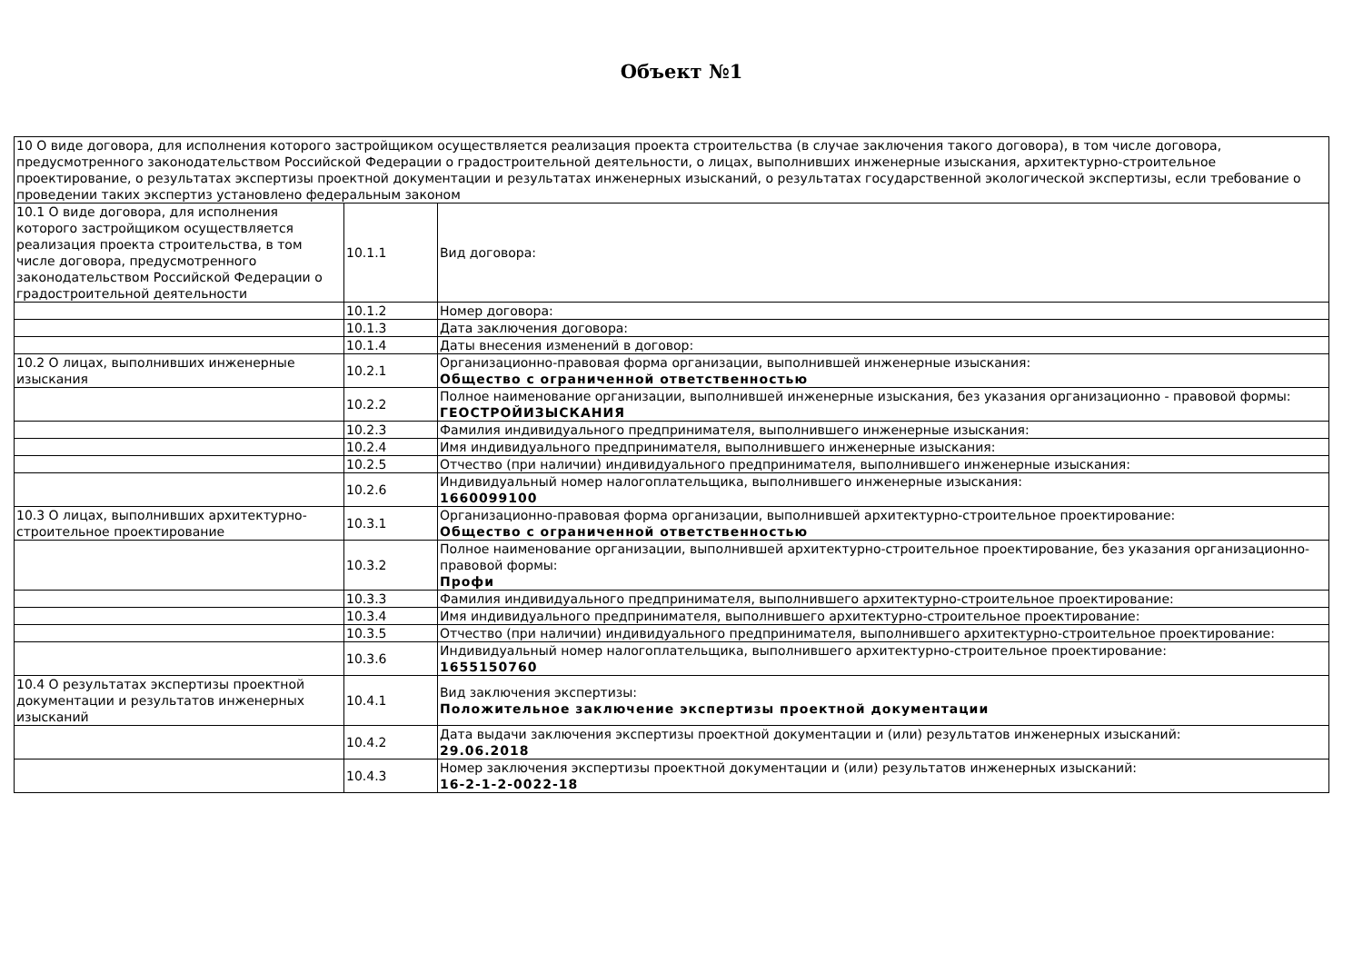Объект №1
| 10 О виде договора, для исполнения которого застройщиком осуществляется реализация проекта строительства (в случае заключения такого договора), в том числе договора, предусмотренного законодательством Российской Федерации о градостроительной деятельности, о лицах, выполнивших инженерные изыскания, архитектурно-строительное проектирование, о результатах экспертизы проектной документации и результатах инженерных изысканий, о результатах государственной экологической экспертизы, если требование о проведении таких экспертиз установлено федеральным законом | | |
| 10.1 О виде договора, для исполнения которого застройщиком осуществляется реализация проекта строительства, в том числе договора, предусмотренного законодательством Российской Федерации о градостроительной деятельности | 10.1.1 | Вид договора: |
| | 10.1.2 | Номер договора: |
| | 10.1.3 | Дата заключения договора: |
| | 10.1.4 | Даты внесения изменений в договор: |
| 10.2 О лицах, выполнивших инженерные изыскания | 10.2.1 | Организационно-правовая форма организации, выполнившей инженерные изыскания: Общество с ограниченной ответственностью |
| | 10.2.2 | Полное наименование организации, выполнившей инженерные изыскания, без указания организационно - правовой формы: ГЕОСТРОЙИЗЫСКАНИЯ |
| | 10.2.3 | Фамилия индивидуального предпринимателя, выполнившего инженерные изыскания: |
| | 10.2.4 | Имя индивидуального предпринимателя, выполнившего инженерные изыскания: |
| | 10.2.5 | Отчество (при наличии) индивидуального предпринимателя, выполнившего инженерные изыскания: |
| | 10.2.6 | Индивидуальный номер налогоплательщика, выполнившего инженерные изыскания: 1660099100 |
| 10.3 О лицах, выполнивших архитектурно-строительное проектирование | 10.3.1 | Организационно-правовая форма организации, выполнившей архитектурно-строительное проектирование: Общество с ограниченной ответственностью |
| | 10.3.2 | Полное наименование организации, выполнившей архитектурно-строительное проектирование, без указания организационно-правовой формы: Профи |
| | 10.3.3 | Фамилия индивидуального предпринимателя, выполнившего архитектурно-строительное проектирование: |
| | 10.3.4 | Имя индивидуального предпринимателя, выполнившего архитектурно-строительное проектирование: |
| | 10.3.5 | Отчество (при наличии) индивидуального предпринимателя, выполнившего архитектурно-строительное проектирование: |
| | 10.3.6 | Индивидуальный номер налогоплательщика, выполнившего архитектурно-строительное проектирование: 1655150760 |
| 10.4 О результатах экспертизы проектной документации и результатов инженерных изысканий | 10.4.1 | Вид заключения экспертизы: Положительное заключение экспертизы проектной документации |
| | 10.4.2 | Дата выдачи заключения экспертизы проектной документации и (или) результатов инженерных изысканий: 29.06.2018 |
| | 10.4.3 | Номер заключения экспертизы проектной документации и (или) результатов инженерных изысканий: 16-2-1-2-0022-18 |